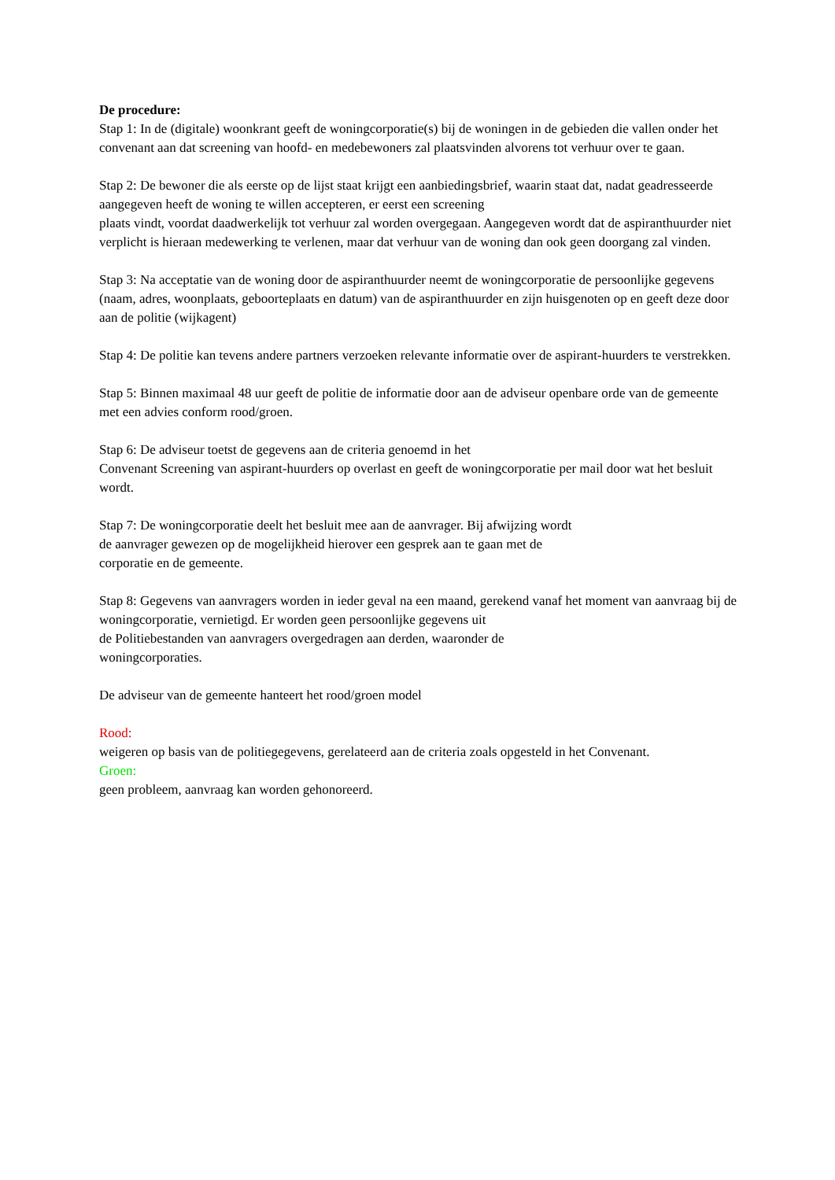De procedure:
Stap 1: In de (digitale) woonkrant geeft de woningcorporatie(s) bij de woningen in de gebieden die vallen onder het convenant aan dat screening van hoofd- en medebewoners zal plaatsvinden alvorens tot verhuur over te gaan.
Stap 2: De bewoner die als eerste op de lijst staat krijgt een aanbiedingsbrief, waarin staat dat, nadat geadresseerde aangegeven heeft de woning te willen accepteren, er eerst een screening
plaats vindt, voordat daadwerkelijk tot verhuur zal worden overgegaan. Aangegeven wordt dat de aspiranthuurder niet verplicht is hieraan medewerking te verlenen, maar dat verhuur van de woning dan ook geen doorgang zal vinden.
Stap 3: Na acceptatie van de woning door de aspiranthuurder neemt de woningcorporatie de persoonlijke gegevens (naam, adres, woonplaats, geboorteplaats en datum) van de aspiranthuurder en zijn huisgenoten op en geeft deze door aan de politie (wijkagent)
Stap 4: De politie kan tevens andere partners verzoeken relevante informatie over de aspirant-huurders te verstrekken.
Stap 5: Binnen maximaal 48 uur geeft de politie de informatie door aan de adviseur openbare orde van de gemeente met een advies conform rood/groen.
Stap 6: De adviseur toetst de gegevens aan de criteria genoemd in het
Convenant Screening van aspirant-huurders op overlast en geeft de woningcorporatie per mail door wat het besluit wordt.
Stap 7: De woningcorporatie deelt het besluit mee aan de aanvrager. Bij afwijzing wordt
de aanvrager gewezen op de mogelijkheid hierover een gesprek aan te gaan met de
corporatie en de gemeente.
Stap 8: Gegevens van aanvragers worden in ieder geval na een maand, gerekend vanaf het moment van aanvraag bij de woningcorporatie, vernietigd. Er worden geen persoonlijke gegevens uit
de Politiebestanden van aanvragers overgedragen aan derden, waaronder de
woningcorporaties.
De adviseur van de gemeente hanteert het rood/groen model
Rood:
weigeren op basis van de politiegegevens, gerelateerd aan de criteria zoals opgesteld in het Convenant.
Groen:
geen probleem, aanvraag kan worden gehonoreerd.